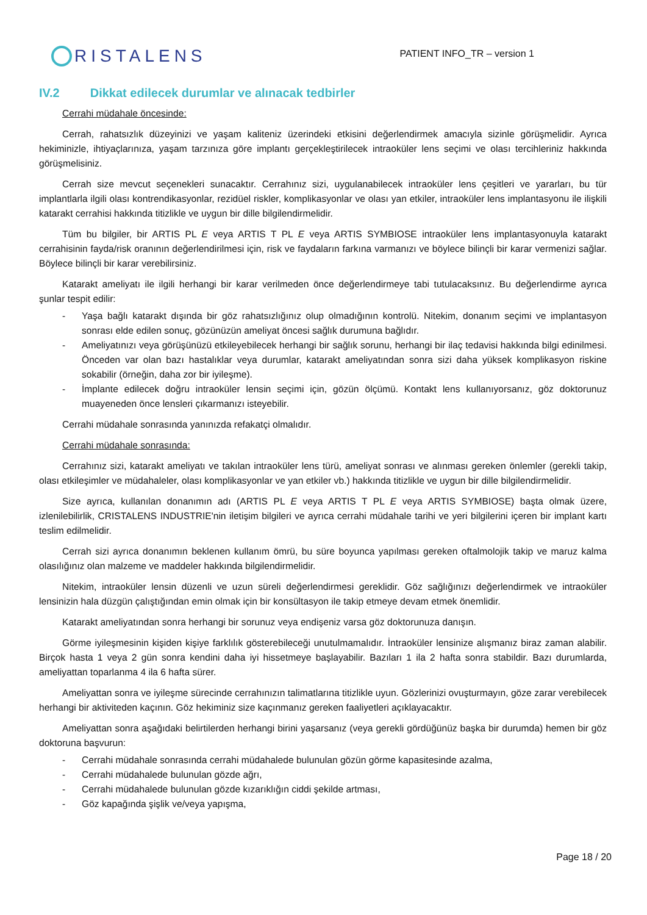RISTALENS
PATIENT INFO_TR – version 1
IV.2 Dikkat edilecek durumlar ve alınacak tedbirler
Cerrahi müdahale öncesinde:
Cerrah, rahatsızlık düzeyinizi ve yaşam kaliteniz üzerindeki etkisini değerlendirmek amacıyla sizinle görüşmelidir. Ayrıca hekiminizle, ihtiyaçlarınıza, yaşam tarzınıza göre implantı gerçekleştirilecek intraoküler lens seçimi ve olası tercihleriniz hakkında görüşmelisiniz.
Cerrah size mevcut seçenekleri sunacaktır. Cerrahınız sizi, uygulanabilecek intraoküler lens çeşitleri ve yararları, bu tür implantlarla ilgili olası kontrendikasyonlar, rezidüel riskler, komplikasyonlar ve olası yan etkiler, intraoküler lens implantasyonu ile ilişkili katarakt cerrahisi hakkında titizlikle ve uygun bir dille bilgilendirmelidir.
Tüm bu bilgiler, bir ARTIS PL E veya ARTIS T PL E veya ARTIS SYMBIOSE intraoküler lens implantasyonuyla katarakt cerrahisinin fayda/risk oranının değerlendirilmesi için, risk ve faydaların farkına varmanızı ve böylece bilinçli bir karar vermenizi sağlar. Böylece bilinçli bir karar verebilirsiniz.
Katarakt ameliyatı ile ilgili herhangi bir karar verilmeden önce değerlendirmeye tabi tutulacaksınız. Bu değerlendirme ayrıca şunlar tespit edilir:
- Yaşa bağlı katarakt dışında bir göz rahatsızlığınız olup olmadığının kontrolü. Nitekim, donanım seçimi ve implantasyon sonrası elde edilen sonuç, gözünüzün ameliyat öncesi sağlık durumuna bağlıdır.
- Ameliyatınızı veya görüşünüzü etkileyebilecek herhangi bir sağlık sorunu, herhangi bir ilaç tedavisi hakkında bilgi edinilmesi. Önceden var olan bazı hastalıklar veya durumlar, katarakt ameliyatından sonra sizi daha yüksek komplikasyon riskine sokabilir (örneğin, daha zor bir iyileşme).
- İmplante edilecek doğru intraoküler lensin seçimi için, gözün ölçümü. Kontakt lens kullanıyorsanız, göz doktorunuz muayeneden önce lensleri çıkarmanızı isteyebilir.
Cerrahi müdahale sonrasında yanınızda refakatçi olmalıdır.
Cerrahi müdahale sonrasında:
Cerrahınız sizi, katarakt ameliyatı ve takılan intraoküler lens türü, ameliyat sonrası ve alınması gereken önlemler (gerekli takip, olası etkileşimler ve müdahaleler, olası komplikasyonlar ve yan etkiler vb.) hakkında titizlikle ve uygun bir dille bilgilendirmelidir.
Size ayrıca, kullanılan donanımın adı (ARTIS PL E veya ARTIS T PL E veya ARTIS SYMBIOSE) başta olmak üzere, izlenilebilirlik, CRISTALENS INDUSTRIE'nin iletişim bilgileri ve ayrıca cerrahi müdahale tarihi ve yeri bilgilerini içeren bir implant kartı teslim edilmelidir.
Cerrah sizi ayrıca donanımın beklenen kullanım ömrü, bu süre boyunca yapılması gereken oftalmolojik takip ve maruz kalma olasılığınız olan malzeme ve maddeler hakkında bilgilendirmelidir.
Nitekim, intraoküler lensin düzenli ve uzun süreli değerlendirmesi gereklidir. Göz sağlığınızı değerlendirmek ve intraoküler lensinizin hala düzgün çalıştığından emin olmak için bir konsültasyon ile takip etmeye devam etmek önemlidir.
Katarakt ameliyatından sonra herhangi bir sorunuz veya endişeniz varsa göz doktorunuza danışın.
Görme iyileşmesinin kişiden kişiye farklılık gösterebileceği unutulmamalıdır. İntraoküler lensinize alışmanız biraz zaman alabilir. Birçok hasta 1 veya 2 gün sonra kendini daha iyi hissetmeye başlayabilir. Bazıları 1 ila 2 hafta sonra stabildir. Bazı durumlarda, ameliyattan toparlanma 4 ila 6 hafta sürer.
Ameliyattan sonra ve iyileşme sürecinde cerrahınızın talimatlarına titizlikle uyun. Gözlerinizi ovuşturmayın, göze zarar verebilecek herhangi bir aktiviteden kaçının. Göz hekiminiz size kaçınmanız gereken faaliyetleri açıklayacaktır.
Ameliyattan sonra aşağıdaki belirtilerden herhangi birini yaşarsanız (veya gerekli gördüğünüz başka bir durumda) hemen bir göz doktoruna başvurun:
- Cerrahi müdahale sonrasında cerrahi müdahalede bulunulan gözün görme kapasitesinde azalma,
- Cerrahi müdahalede bulunulan gözde ağrı,
- Cerrahi müdahalede bulunulan gözde kızarıklığın ciddi şekilde artması,
- Göz kapağında şişlik ve/veya yapışma,
Page 18 / 20